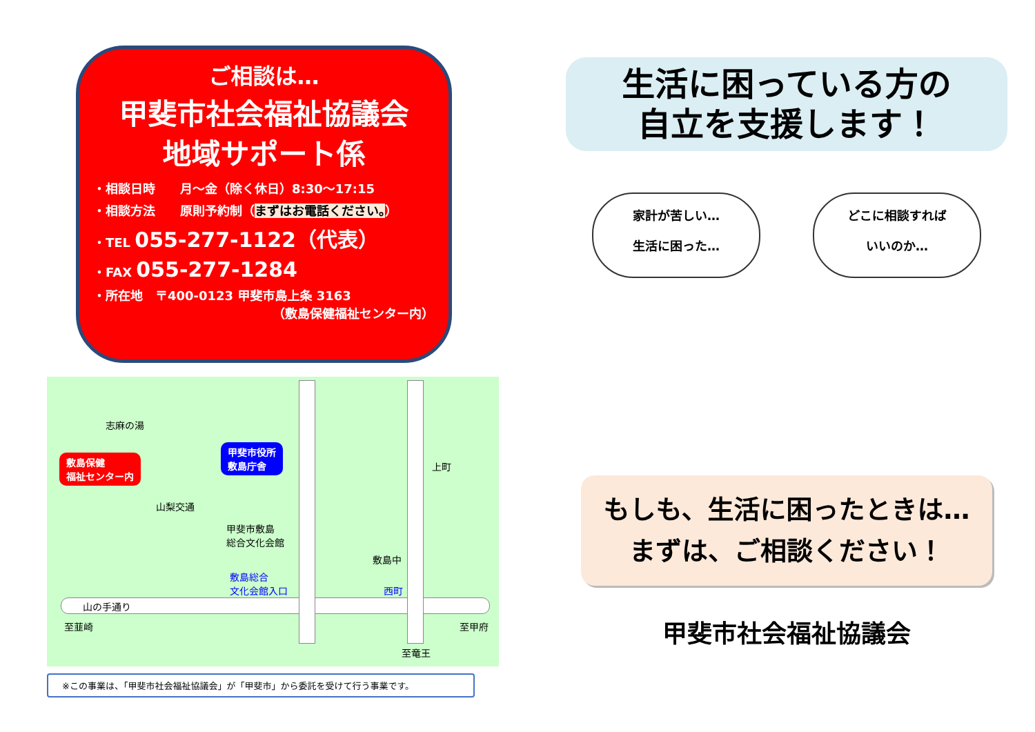ご相談は…
甲斐市社会福祉協議会
地域サポート係
・相談日時　　月～金（除く休日）8:30～17:15
・相談方法　　原則予約制（まずはお電話ください。）
・TEL 055-277-1122（代表）
・FAX 055-277-1284
・所在地　〒400-0123 甲斐市島上条 3163
（敷島保健福祉センター内）
志麻の湯
敷島保健
福祉センター内
甲斐市役所
敷島庁舎 上町
山梨交通
甲斐市敷島
総合文化会館
敷島中
敷島総合
文化会館入口 西町
山の手通り
至韮崎 至甲府
至竜王
※この事業は、「甲斐市社会福祉協議会」が「甲斐市」から委託を受けて行う事業です。
生活に困っている方の
自立を支援します！
家計が苦しい…
生活に困った…
どこに相談すれば
いいのか…
もしも、生活に困ったときは…
まずは、ご相談ください！
甲斐市社会福祉協議会